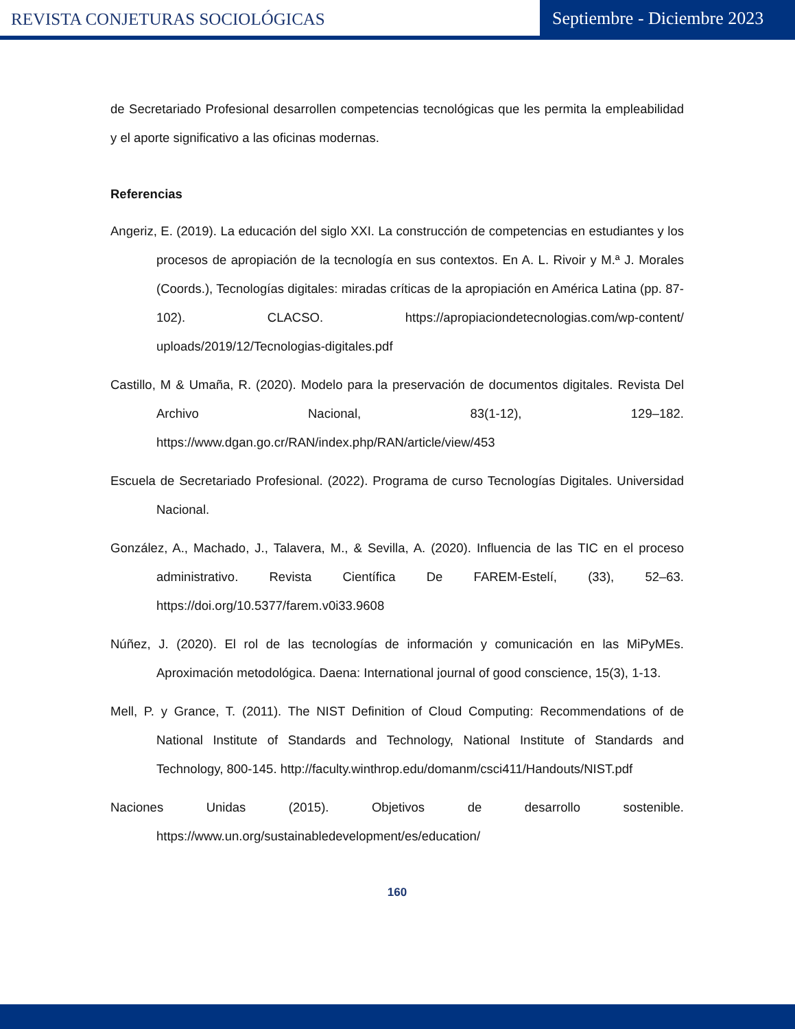REVISTA CONJETURAS SOCIOLÓGICAS
Septiembre - Diciembre 2023
de Secretariado Profesional desarrollen competencias tecnológicas que les permita la empleabilidad y el aporte significativo a las oficinas modernas.
Referencias
Angeriz, E. (2019). La educación del siglo XXI. La construcción de competencias en estudiantes y los procesos de apropiación de la tecnología en sus contextos. En A. L. Rivoir y M.ª J. Morales (Coords.), Tecnologías digitales: miradas críticas de la apropiación en América Latina (pp. 87-102). CLACSO. https://apropiaciondetecnologias.com/wp-content/ uploads/2019/12/Tecnologias-digitales.pdf
Castillo, M & Umaña, R. (2020). Modelo para la preservación de documentos digitales. Revista Del Archivo Nacional, 83(1-12), 129–182. https://www.dgan.go.cr/RAN/index.php/RAN/article/view/453
Escuela de Secretariado Profesional. (2022). Programa de curso Tecnologías Digitales. Universidad Nacional.
González, A., Machado, J., Talavera, M., & Sevilla, A. (2020). Influencia de las TIC en el proceso administrativo. Revista Científica De FAREM-Estelí, (33), 52–63. https://doi.org/10.5377/farem.v0i33.9608
Núñez, J. (2020). El rol de las tecnologías de información y comunicación en las MiPyMEs. Aproximación metodológica. Daena: International journal of good conscience, 15(3), 1-13.
Mell, P. y Grance, T. (2011). The NIST Definition of Cloud Computing: Recommendations of de National Institute of Standards and Technology, National Institute of Standards and Technology, 800-145. http://faculty.winthrop.edu/domanm/csci411/Handouts/NIST.pdf
Naciones Unidas (2015). Objetivos de desarrollo sostenible. https://www.un.org/sustainabledevelopment/es/education/
160